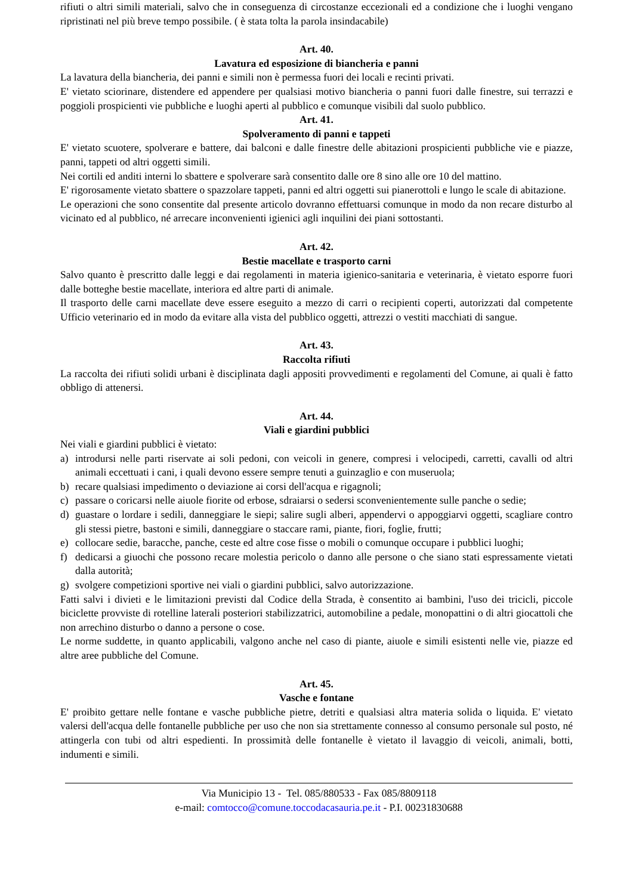rifiuti o altri simili materiali, salvo che in conseguenza di circostanze eccezionali ed a condizione che i luoghi vengano ripristinati nel più breve tempo possibile. ( è stata tolta la parola insindacabile)
Art. 40.
Lavatura ed esposizione di biancheria e panni
La lavatura della biancheria, dei panni e simili non è permessa fuori dei locali e recinti privati.
E' vietato sciorinare, distendere ed appendere per qualsiasi motivo biancheria o panni fuori dalle finestre, sui terrazzi e poggioli prospicienti vie pubbliche e luoghi aperti al pubblico e comunque visibili dal suolo pubblico.
Art. 41.
Spolveramento di panni e tappeti
E' vietato scuotere, spolverare e battere, dai balconi e dalle finestre delle abitazioni prospicienti pubbliche vie e piazze, panni, tappeti od altri oggetti simili.
Nei cortili ed anditi interni lo sbattere e spolverare sarà consentito dalle ore 8 sino alle ore 10 del mattino.
E' rigorosamente vietato sbattere o spazzolare tappeti, panni ed altri oggetti sui pianerottoli e lungo le scale di abitazione.
Le operazioni che sono consentite dal presente articolo dovranno effettuarsi comunque in modo da non recare disturbo al vicinato ed al pubblico, né arrecare inconvenienti igienici agli inquilini dei piani sottostanti.
Art. 42.
Bestie macellate e trasporto carni
Salvo quanto è prescritto dalle leggi e dai regolamenti in materia igienico-sanitaria e veterinaria, è vietato esporre fuori dalle botteghe bestie macellate, interiora ed altre parti di animale.
Il trasporto delle carni macellate deve essere eseguito a mezzo di carri o recipienti coperti, autorizzati dal competente Ufficio veterinario ed in modo da evitare alla vista del pubblico oggetti, attrezzi o vestiti macchiati di sangue.
Art. 43.
Raccolta rifiuti
La raccolta dei rifiuti solidi urbani è disciplinata dagli appositi provvedimenti e regolamenti del Comune, ai quali è fatto obbligo di attenersi.
Art. 44.
Viali e giardini pubblici
Nei viali e giardini pubblici è vietato:
a) introdursi nelle parti riservate ai soli pedoni, con veicoli in genere, compresi i velocipedi, carretti, cavalli od altri animali eccettuati i cani, i quali devono essere sempre tenuti a guinzaglio e con museruola;
b) recare qualsiasi impedimento o deviazione ai corsi dell'acqua e rigagnoli;
c) passare o coricarsi nelle aiuole fiorite od erbose, sdraiarsi o sedersi sconvenientemente sulle panche o sedie;
d) guastare o lordare i sedili, danneggiare le siepi; salire sugli alberi, appendervi o appoggiarvi oggetti, scagliare contro gli stessi pietre, bastoni e simili, danneggiare o staccare rami, piante, fiori, foglie, frutti;
e) collocare sedie, baracche, panche, ceste ed altre cose fisse o mobili o comunque occupare i pubblici luoghi;
f) dedicarsi a giuochi che possono recare molestia pericolo o danno alle persone o che siano stati espressamente vietati dalla autorità;
g) svolgere competizioni sportive nei viali o giardini pubblici, salvo autorizzazione.
Fatti salvi i divieti e le limitazioni previsti dal Codice della Strada, è consentito ai bambini, l'uso dei tricicli, piccole biciclette provviste di rotelline laterali posteriori stabilizzatrici, automobiline a pedale, monopattini o di altri giocattoli che non arrechino disturbo o danno a persone o cose.
Le norme suddette, in quanto applicabili, valgono anche nel caso di piante, aiuole e simili esistenti nelle vie, piazze ed altre aree pubbliche del Comune.
Art. 45.
Vasche e fontane
E' proibito gettare nelle fontane e vasche pubbliche pietre, detriti e qualsiasi altra materia solida o liquida. E' vietato valersi dell'acqua delle fontanelle pubbliche per uso che non sia strettamente connesso al consumo personale sul posto, né attingerla con tubi od altri espedienti. In prossimità delle fontanelle è vietato il lavaggio di veicoli, animali, botti, indumenti e simili.
Via Municipio 13 - Tel. 085/880533 - Fax 085/8809118
e-mail: comtocco@comune.toccodacasauria.pe.it - P.I. 00231830688